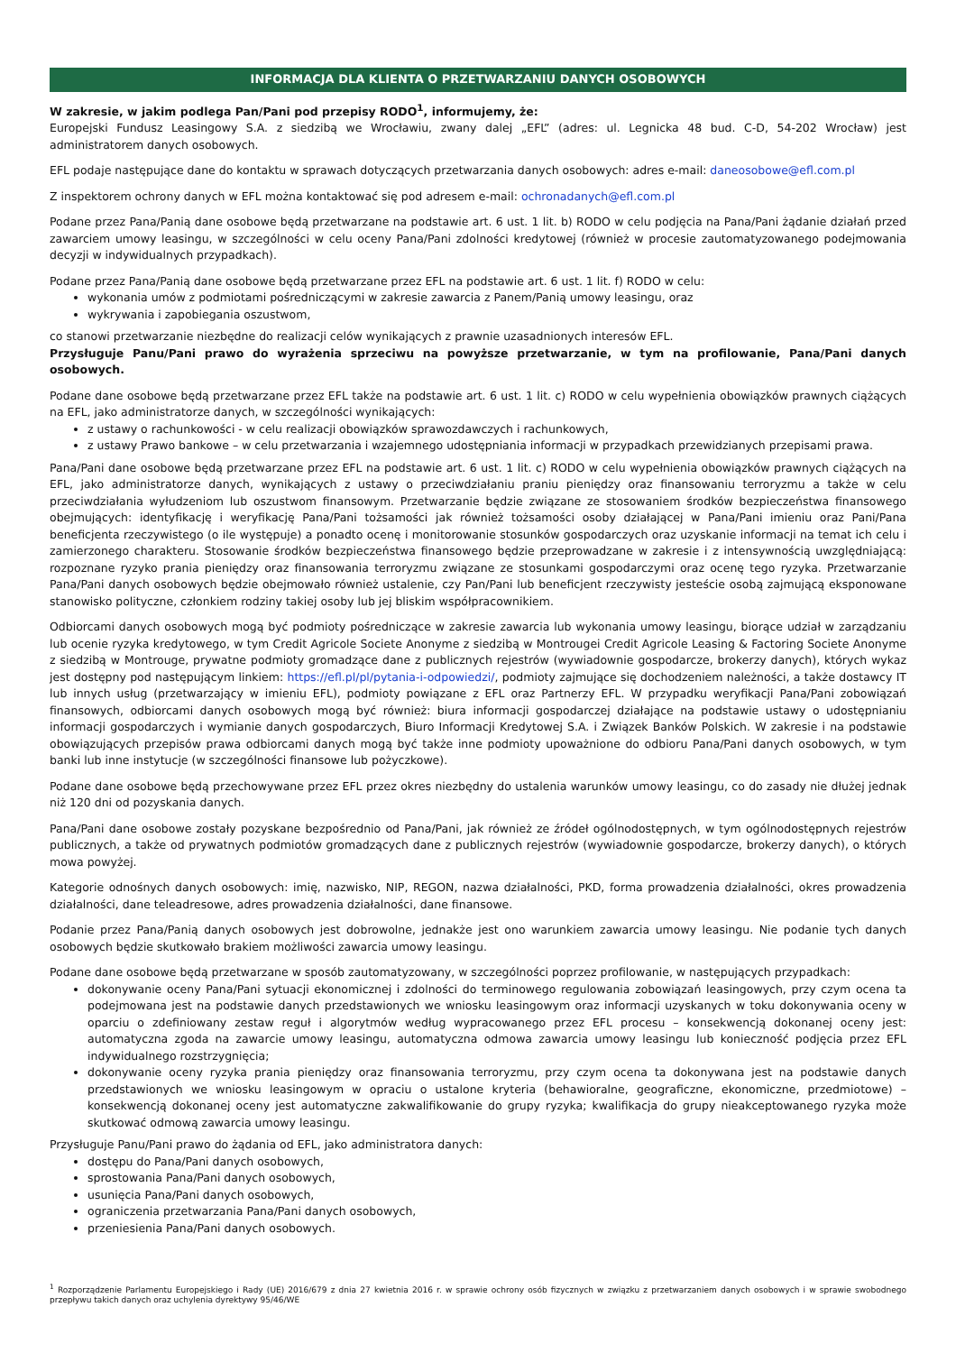INFORMACJA DLA KLIENTA O PRZETWARZANIU DANYCH OSOBOWYCH
W zakresie, w jakim podlega Pan/Pani pod przepisy RODO<sup>1</sup>, informujemy, że:
Europejski Fundusz Leasingowy S.A. z siedzibą we Wrocławiu, zwany dalej „EFL” (adres: ul. Legnicka 48 bud. C-D, 54-202 Wrocław) jest administratorem danych osobowych.
EFL podaje następujące dane do kontaktu w sprawach dotyczących przetwarzania danych osobowych: adres e-mail: daneosobowe@efl.com.pl
Z inspektorem ochrony danych w EFL można kontaktować się pod adresem e-mail: ochronadanych@efl.com.pl
Podane przez Pana/Panią dane osobowe będą przetwarzane na podstawie art. 6 ust. 1 lit. b) RODO w celu podjęcia na Pana/Pani żądanie działań przed zawarciem umowy leasingu, w szczególności w celu oceny Pana/Pani zdolności kredytowej (również w procesie zautomatyzowanego podejmowania decyzji w indywidualnych przypadkach).
Podane przez Pana/Panią dane osobowe będą przetwarzane przez EFL na podstawie art. 6 ust. 1 lit. f) RODO w celu:
wykonania umów z podmiotami pośredniczącymi w zakresie zawarcia z Panem/Panią umowy leasingu, oraz
wykrywania i zapobiegania oszustwom,
co stanowi przetwarzanie niezbędne do realizacji celów wynikających z prawnie uzasadnionych interesów EFL.
Przysługuje Panu/Pani prawo do wyrażenia sprzeciwu na powyższe przetwarzanie, w tym na profilowanie, Pana/Pani danych osobowych.
Podane dane osobowe będą przetwarzane przez EFL także na podstawie art. 6 ust. 1 lit. c) RODO w celu wypełnienia obowiązków prawnych ciążących na EFL, jako administratorze danych, w szczególności wynikających:
z ustawy o rachunkowości - w celu realizacji obowiązków sprawozdawczych i rachunkowych,
z ustawy Prawo bankowe – w celu przetwarzania i wzajemnego udostępniania informacji w przypadkach przewidzianych przepisami prawa.
Pana/Pani dane osobowe będą przetwarzane przez EFL na podstawie art. 6 ust. 1 lit. c) RODO w celu wypełnienia obowiązków prawnych ciążących na EFL, jako administratorze danych, wynikających z ustawy o przeciwdziałaniu praniu pieniędzy oraz finansowaniu terroryzmu a także w celu przeciwdziałania wyłudzeniom lub oszustwom finansowym. Przetwarzanie będzie związane ze stosowaniem środków bezpieczeństwa finansowego obejmujących: identyfikację i weryfikację Pana/Pani tożsamości jak również tożsamości osoby działającej w Pana/Pani imieniu oraz Pani/Pana beneficjenta rzeczywistego (o ile występuje) a ponadto ocenę i monitorowanie stosunków gospodarczych oraz uzyskanie informacji na temat ich celu i zamierzonego charakteru. Stosowanie środków bezpieczeństwa finansowego będzie przeprowadzane w zakresie i z intensywnością uwzględniającą: rozpoznane ryzyko prania pieniędzy oraz finansowania terroryzmu związane ze stosunkami gospodarczymi oraz ocenę tego ryzyka. Przetwarzanie Pana/Pani danych osobowych będzie obejmowało również ustalenie, czy Pan/Pani lub beneficjent rzeczywisty jesteście osobą zajmującą eksponowane stanowisko polityczne, członkiem rodziny takiej osoby lub jej bliskim współpracownikiem.
Odbiorcami danych osobowych mogą być podmioty pośredniczące w zakresie zawarcia lub wykonania umowy leasingu, biorące udział w zarządzaniu lub ocenie ryzyka kredytowego, w tym Credit Agricole Societe Anonyme z siedzibą w Montrougei Credit Agricole Leasing & Factoring Societe Anonyme z siedzibą w Montrouge, prywatne podmioty gromadzące dane z publicznych rejestrów (wywiadownie gospodarcze, brokerzy danych), których wykaz jest dostępny pod następującym linkiem: https://efl.pl/pl/pytania-i-odpowiedzi/, podmioty zajmujące się dochodzeniem należności, a także dostawcy IT lub innych usług (przetwarzający w imieniu EFL), podmioty powiązane z EFL oraz Partnerzy EFL. W przypadku weryfikacji Pana/Pani zobowiązań finansowych, odbiorcami danych osobowych mogą być również: biura informacji gospodarczej działające na podstawie ustawy o udostępnianiu informacji gospodarczych i wymianie danych gospodarczych, Biuro Informacji Kredytowej S.A. i Związek Banków Polskich. W zakresie i na podstawie obowiązujących przepisów prawa odbiorcami danych mogą być także inne podmioty upoważnione do odbioru Pana/Pani danych osobowych, w tym banki lub inne instytucje (w szczególności finansowe lub pożyczkowe).
Podane dane osobowe będą przechowywane przez EFL przez okres niezbędny do ustalenia warunków umowy leasingu, co do zasady nie dłużej jednak niż 120 dni od pozyskania danych.
Pana/Pani dane osobowe zostały pozyskane bezpośrednio od Pana/Pani, jak również ze źródeł ogólnodostępnych, w tym ogólnodostępnych rejestrów publicznych, a także od prywatnych podmiotów gromadzących dane z publicznych rejestrów (wywiadownie gospodarcze, brokerzy danych), o których mowa powyżej.
Kategorie odnośnych danych osobowych: imię, nazwisko, NIP, REGON, nazwa działalności, PKD, forma prowadzenia działalności, okres prowadzenia działalności, dane teleadresowe, adres prowadzenia działalności, dane finansowe.
Podanie przez Pana/Panią danych osobowych jest dobrowolne, jednakże jest ono warunkiem zawarcia umowy leasingu. Nie podanie tych danych osobowych będzie skutkowało brakiem możliwości zawarcia umowy leasingu.
Podane dane osobowe będą przetwarzane w sposób zautomatyzowany, w szczególności poprzez profilowanie, w następujących przypadkach:
dokonywanie oceny Pana/Pani sytuacji ekonomicznej i zdolności do terminowego regulowania zobowiązań leasingowych, przy czym ocena ta podejmowana jest na podstawie danych przedstawionych we wniosku leasingowym oraz informacji uzyskanych w toku dokonywania oceny w oparciu o zdefiniowany zestaw reguł i algorytmów według wypracowanego przez EFL procesu – konsekwencją dokonanej oceny jest: automatyczna zgoda na zawarcie umowy leasingu, automatyczna odmowa zawarcia umowy leasingu lub konieczność podjęcia przez EFL indywidualnego rozstrzygnięcia;
dokonywanie oceny ryzyka prania pieniędzy oraz finansowania terroryzmu, przy czym ocena ta dokonywana jest na podstawie danych przedstawionych we wniosku leasingowym w opraciu o ustalone kryteria (behawioralne, geograficzne, ekonomiczne, przedmiotowe) – konsekwencją dokonanej oceny jest automatyczne zakwalifikowanie do grupy ryzyka; kwalifikacja do grupy nieakceptowanego ryzyka może skutkować odmową zawarcia umowy leasingu.
Przysługuje Panu/Pani prawo do żądania od EFL, jako administratora danych:
dostępu do Pana/Pani danych osobowych,
sprostowania Pana/Pani danych osobowych,
usunięcia Pana/Pani danych osobowych,
ograniczenia przetwarzania Pana/Pani danych osobowych,
przeniesienia Pana/Pani danych osobowych.
<sup>1</sup> Rozporządzenie Parlamentu Europejskiego i Rady (UE) 2016/679 z dnia 27 kwietnia 2016 r. w sprawie ochrony osób fizycznych w związku z przetwarzaniem danych osobowych i w sprawie swobodnego przepływu takich danych oraz uchylenia dyrektywy 95/46/WE